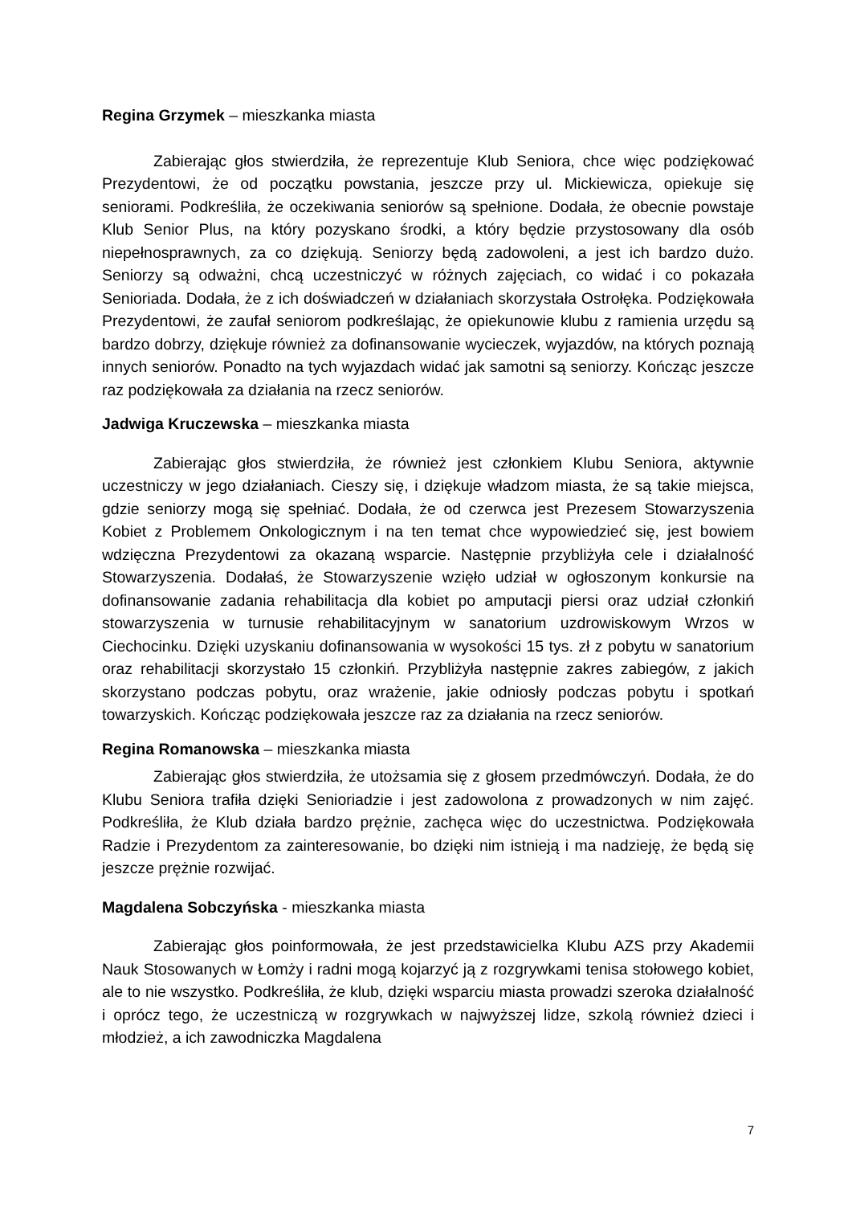Regina Grzymek – mieszkanka miasta
Zabierając głos stwierdziła, że reprezentuje Klub Seniora, chce więc podziękować Prezydentowi, że od początku powstania, jeszcze przy ul. Mickiewicza, opiekuje się seniorami. Podkreśliła, że oczekiwania seniorów są spełnione. Dodała, że obecnie powstaje Klub Senior Plus, na który pozyskano środki, a który będzie przystosowany dla osób niepełnosprawnych, za co dziękują. Seniorzy będą zadowoleni, a jest ich bardzo dużo. Seniorzy są odważni, chcą uczestniczyć w różnych zajęciach, co widać i co pokazała Senioriada. Dodała, że z ich doświadczeń w działaniach skorzystała Ostrołęka. Podziękowała Prezydentowi, że zaufał seniorom podkreślając, że opiekunowie klubu z ramienia urzędu są bardzo dobrzy, dziękuje również za dofinansowanie wycieczek, wyjazdów, na których poznają innych seniorów. Ponadto na tych wyjazdach widać jak samotni są seniorzy. Kończąc jeszcze raz podziękowała za działania na rzecz seniorów.
Jadwiga Kruczewska – mieszkanka miasta
Zabierając głos stwierdziła, że również jest członkiem Klubu Seniora, aktywnie uczestniczy w jego działaniach. Cieszy się, i dziękuje władzom miasta, że są takie miejsca, gdzie seniorzy mogą się spełniać. Dodała, że od czerwca jest Prezesem Stowarzyszenia Kobiet z Problemem Onkologicznym i na ten temat chce wypowiedzieć się, jest bowiem wdzięczna Prezydentowi za okazaną wsparcie. Następnie przybliżyła cele i działalność Stowarzyszenia. Dodałaś, że Stowarzyszenie wzięło udział w ogłoszonym konkursie na dofinansowanie zadania rehabilitacja dla kobiet po amputacji piersi oraz udział członkiń stowarzyszenia w turnusie rehabilitacyjnym w sanatorium uzdrowiskowym Wrzos w Ciechocinku. Dzięki uzyskaniu dofinansowania w wysokości 15 tys. zł z pobytu w sanatorium oraz rehabilitacji skorzystało 15 członkiń. Przybliżyła następnie zakres zabiegów, z jakich skorzystano podczas pobytu, oraz wrażenie, jakie odniosły podczas pobytu i spotkań towarzyskich. Kończąc podziękowała jeszcze raz za działania na rzecz seniorów.
Regina Romanowska – mieszkanka miasta
Zabierając głos stwierdziła, że utożsamia się z głosem przedmówczyń. Dodała, że do Klubu Seniora trafiła dzięki Senioriadzie i jest zadowolona z prowadzonych w nim zajęć. Podkreśliła, że Klub działa bardzo prężnie, zachęca więc do uczestnictwa. Podziękowała Radzie i Prezydentom za zainteresowanie, bo dzięki nim istnieją i ma nadzieję, że będą się jeszcze prężnie rozwijać.
Magdalena Sobczyńska - mieszkanka miasta
Zabierając głos poinformowała, że jest przedstawicielka Klubu AZS przy Akademii Nauk Stosowanych w Łomży i radni mogą kojarzyć ją z rozgrywkami tenisa stołowego kobiet, ale to nie wszystko. Podkreśliła, że klub, dzięki wsparciu miasta prowadzi szeroka działalność i oprócz tego, że uczestniczą w rozgrywkach w najwyższej lidze, szkolą również dzieci i młodzież, a ich zawodniczka Magdalena
7